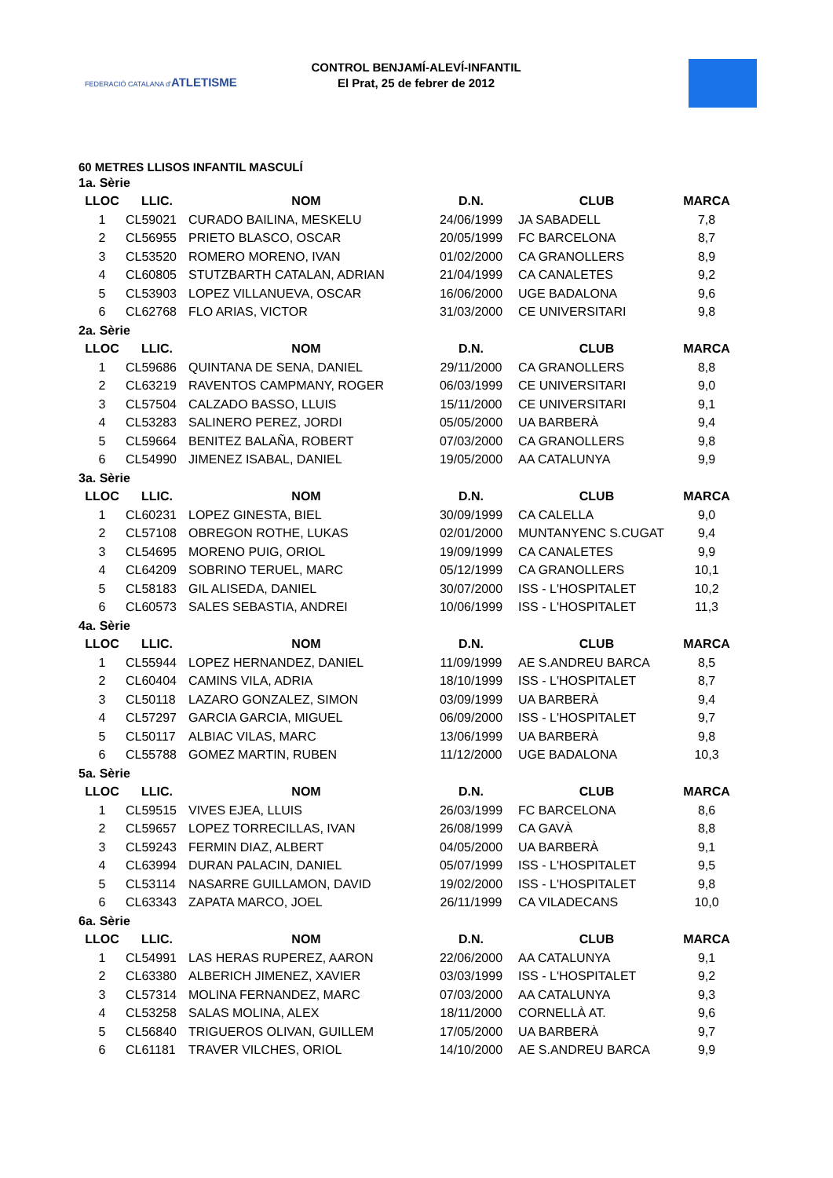FEDERACIÓ CATALANA d'ATLETISME
CONTROL BENJAMÍ-ALEVÍ-INFANTIL
El Prat, 25 de febrer de 2012
60 METRES LLISOS INFANTIL MASCULÍ
| 1a. Sèrie | | | | | |
| LLOC | LLIC. | NOM | D.N. | CLUB | MARCA |
| 1 | CL59021 | CURADO BAILINA, MESKELU | 24/06/1999 | JA SABADELL | 7,8 |
| 2 | CL56955 | PRIETO BLASCO, OSCAR | 20/05/1999 | FC BARCELONA | 8,7 |
| 3 | CL53520 | ROMERO MORENO, IVAN | 01/02/2000 | CA GRANOLLERS | 8,9 |
| 4 | CL60805 | STUTZBARTH CATALAN, ADRIAN | 21/04/1999 | CA CANALETES | 9,2 |
| 5 | CL53903 | LOPEZ VILLANUEVA, OSCAR | 16/06/2000 | UGE BADALONA | 9,6 |
| 6 | CL62768 | FLO ARIAS, VICTOR | 31/03/2000 | CE UNIVERSITARI | 9,8 |
| 2a. Sèrie | | | | | |
| LLOC | LLIC. | NOM | D.N. | CLUB | MARCA |
| 1 | CL59686 | QUINTANA DE SENA, DANIEL | 29/11/2000 | CA GRANOLLERS | 8,8 |
| 2 | CL63219 | RAVENTOS CAMPMANY, ROGER | 06/03/1999 | CE UNIVERSITARI | 9,0 |
| 3 | CL57504 | CALZADO BASSO, LLUIS | 15/11/2000 | CE UNIVERSITARI | 9,1 |
| 4 | CL53283 | SALINERO PEREZ, JORDI | 05/05/2000 | UA BARBERÀ | 9,4 |
| 5 | CL59664 | BENITEZ BALAÑA, ROBERT | 07/03/2000 | CA GRANOLLERS | 9,8 |
| 6 | CL54990 | JIMENEZ ISABAL, DANIEL | 19/05/2000 | AA CATALUNYA | 9,9 |
| 3a. Sèrie | | | | | |
| LLOC | LLIC. | NOM | D.N. | CLUB | MARCA |
| 1 | CL60231 | LOPEZ GINESTA, BIEL | 30/09/1999 | CA CALELLA | 9,0 |
| 2 | CL57108 | OBREGON ROTHE, LUKAS | 02/01/2000 | MUNTANYENC S.CUGAT | 9,4 |
| 3 | CL54695 | MORENO PUIG, ORIOL | 19/09/1999 | CA CANALETES | 9,9 |
| 4 | CL64209 | SOBRINO TERUEL, MARC | 05/12/1999 | CA GRANOLLERS | 10,1 |
| 5 | CL58183 | GIL ALISEDA, DANIEL | 30/07/2000 | ISS - L'HOSPITALET | 10,2 |
| 6 | CL60573 | SALES SEBASTIA, ANDREI | 10/06/1999 | ISS - L'HOSPITALET | 11,3 |
| 4a. Sèrie | | | | | |
| LLOC | LLIC. | NOM | D.N. | CLUB | MARCA |
| 1 | CL55944 | LOPEZ HERNANDEZ, DANIEL | 11/09/1999 | AE S.ANDREU BARCA | 8,5 |
| 2 | CL60404 | CAMINS VILA, ADRIA | 18/10/1999 | ISS - L'HOSPITALET | 8,7 |
| 3 | CL50118 | LAZARO GONZALEZ, SIMON | 03/09/1999 | UA BARBERÀ | 9,4 |
| 4 | CL57297 | GARCIA GARCIA, MIGUEL | 06/09/2000 | ISS - L'HOSPITALET | 9,7 |
| 5 | CL50117 | ALBIAC VILAS, MARC | 13/06/1999 | UA BARBERÀ | 9,8 |
| 6 | CL55788 | GOMEZ MARTIN, RUBEN | 11/12/2000 | UGE BADALONA | 10,3 |
| 5a. Sèrie | | | | | |
| LLOC | LLIC. | NOM | D.N. | CLUB | MARCA |
| 1 | CL59515 | VIVES EJEA, LLUIS | 26/03/1999 | FC BARCELONA | 8,6 |
| 2 | CL59657 | LOPEZ TORRECILLAS, IVAN | 26/08/1999 | CA GAVÀ | 8,8 |
| 3 | CL59243 | FERMIN DIAZ, ALBERT | 04/05/2000 | UA BARBERÀ | 9,1 |
| 4 | CL63994 | DURAN PALACIN, DANIEL | 05/07/1999 | ISS - L'HOSPITALET | 9,5 |
| 5 | CL53114 | NASARRE GUILLAMON, DAVID | 19/02/2000 | ISS - L'HOSPITALET | 9,8 |
| 6 | CL63343 | ZAPATA MARCO, JOEL | 26/11/1999 | CA VILADECANS | 10,0 |
| 6a. Sèrie | | | | | |
| LLOC | LLIC. | NOM | D.N. | CLUB | MARCA |
| 1 | CL54991 | LAS HERAS RUPEREZ, AARON | 22/06/2000 | AA CATALUNYA | 9,1 |
| 2 | CL63380 | ALBERICH JIMENEZ, XAVIER | 03/03/1999 | ISS - L'HOSPITALET | 9,2 |
| 3 | CL57314 | MOLINA FERNANDEZ, MARC | 07/03/2000 | AA CATALUNYA | 9,3 |
| 4 | CL53258 | SALAS MOLINA, ALEX | 18/11/2000 | CORNELLÀ AT. | 9,6 |
| 5 | CL56840 | TRIGUEROS OLIVAN, GUILLEM | 17/05/2000 | UA BARBERÀ | 9,7 |
| 6 | CL61181 | TRAVER VILCHES, ORIOL | 14/10/2000 | AE S.ANDREU BARCA | 9,9 |